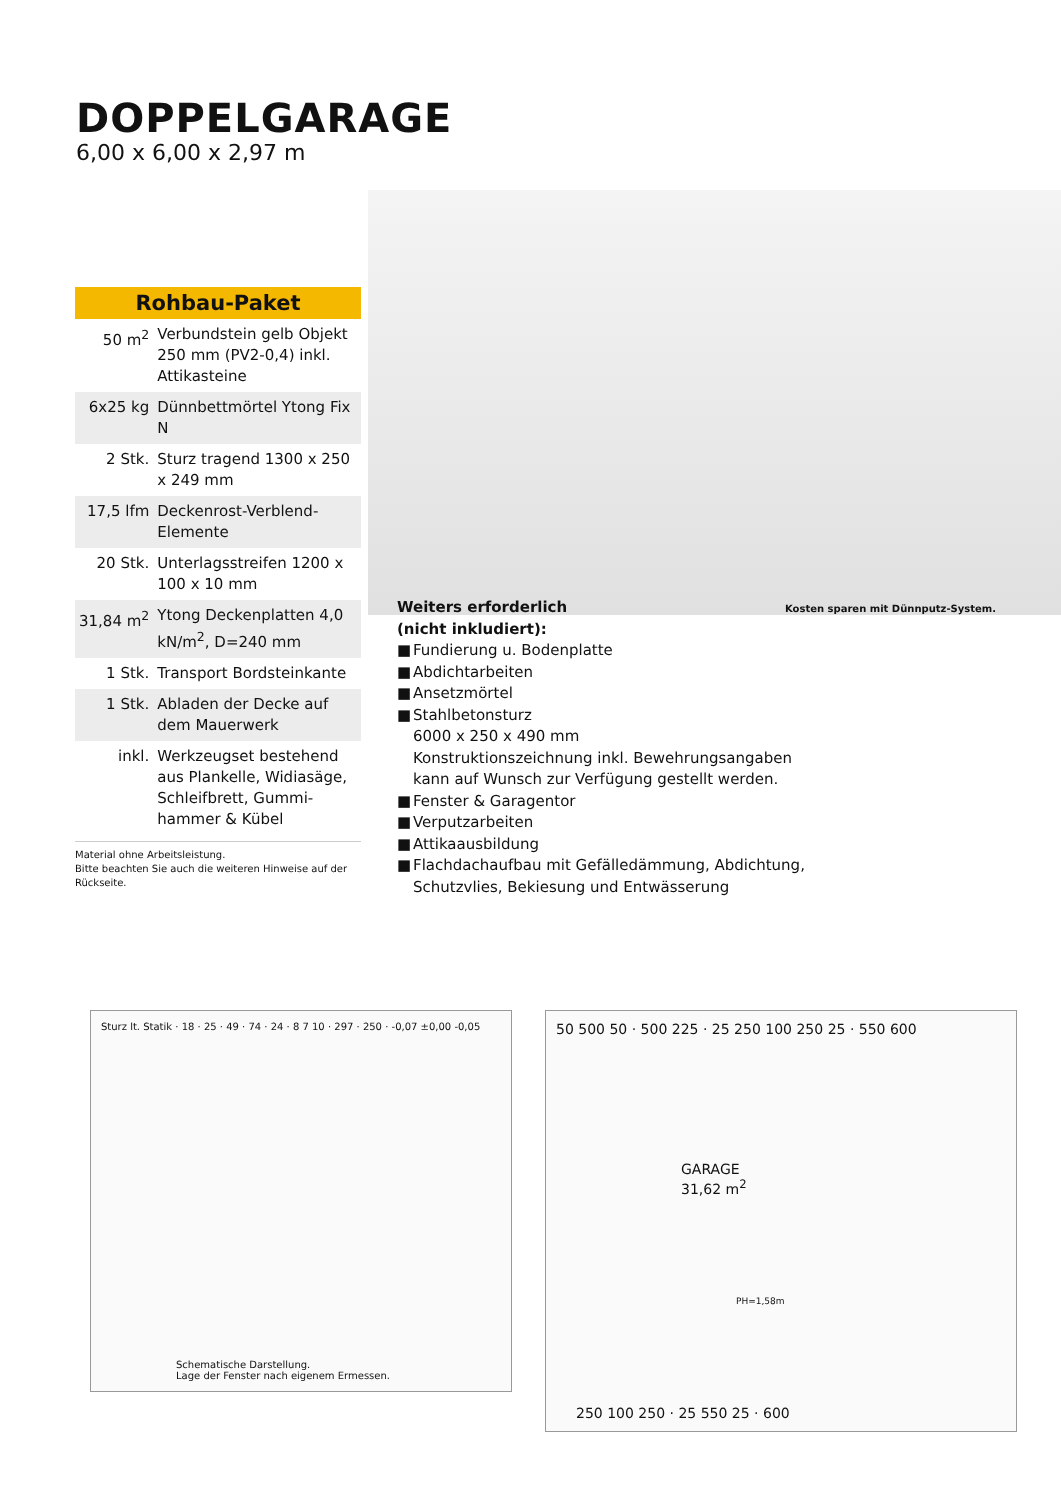DOPPELGARAGE
6,00 x 6,00 x 2,97 m
Kosten sparen mit Dünnputz-System.
Rohbau-Paket
| 50 m<sup>2</sup> | Verbundstein gelb Objekt 250 mm (PV2-0,4) inkl. Attikasteine |
| 6x25 kg | Dünnbettmörtel Ytong Fix N |
| 2 Stk. | Sturz tragend 1300 x 250 x 249 mm |
| 17,5 lfm | Deckenrost-Verblend-Elemente |
| 20 Stk. | Unterlagsstreifen 1200 x 100 x 10 mm |
| 31,84 m<sup>2</sup> | Ytong Deckenplatten 4,0 kN/m<sup>2</sup>, D=240 mm |
| 1 Stk. | Transport Bordsteinkante |
| 1 Stk. | Abladen der Decke auf dem Mauerwerk |
| inkl. | Werkzeugset bestehend aus Plankelle, Widiasäge, Schleifbrett, Gummi-hammer & Kübel |
Material ohne Arbeitsleistung.
Bitte beachten Sie auch die weiteren Hinweise auf der Rückseite.
Weiters erforderlich
(nicht inkludiert):
■ Fundierung u. Bodenplatte
■ Abdichtarbeiten
■ Ansetzmörtel
■ Stahlbetonsturz
6000 x 250 x 490 mm
Konstruktionszeichnung inkl. Bewehrungsangaben kann auf Wunsch zur Verfügung gestellt werden.
■ Fenster & Garagentor
■ Verputzarbeiten
■ Attikaausbildung
■ Flachdachaufbau mit Gefälledämmung, Abdichtung, Schutzvlies, Bekiesung und Entwässerung
Sturz lt. Statik · 18 · 25 · 49 · 74 · 24 · 8 7 10 · 297 · 250 · -0,07 ±0,00 -0,05
Schematische Darstellung.
Lage der Fenster nach eigenem Ermessen.
50 500 50 · 500 225 · 25 250 100 250 25 · 550 600
GARAGE
31,62 m<sup>2</sup>
PH=1,58m
250 100 250 · 25 550 25 · 600